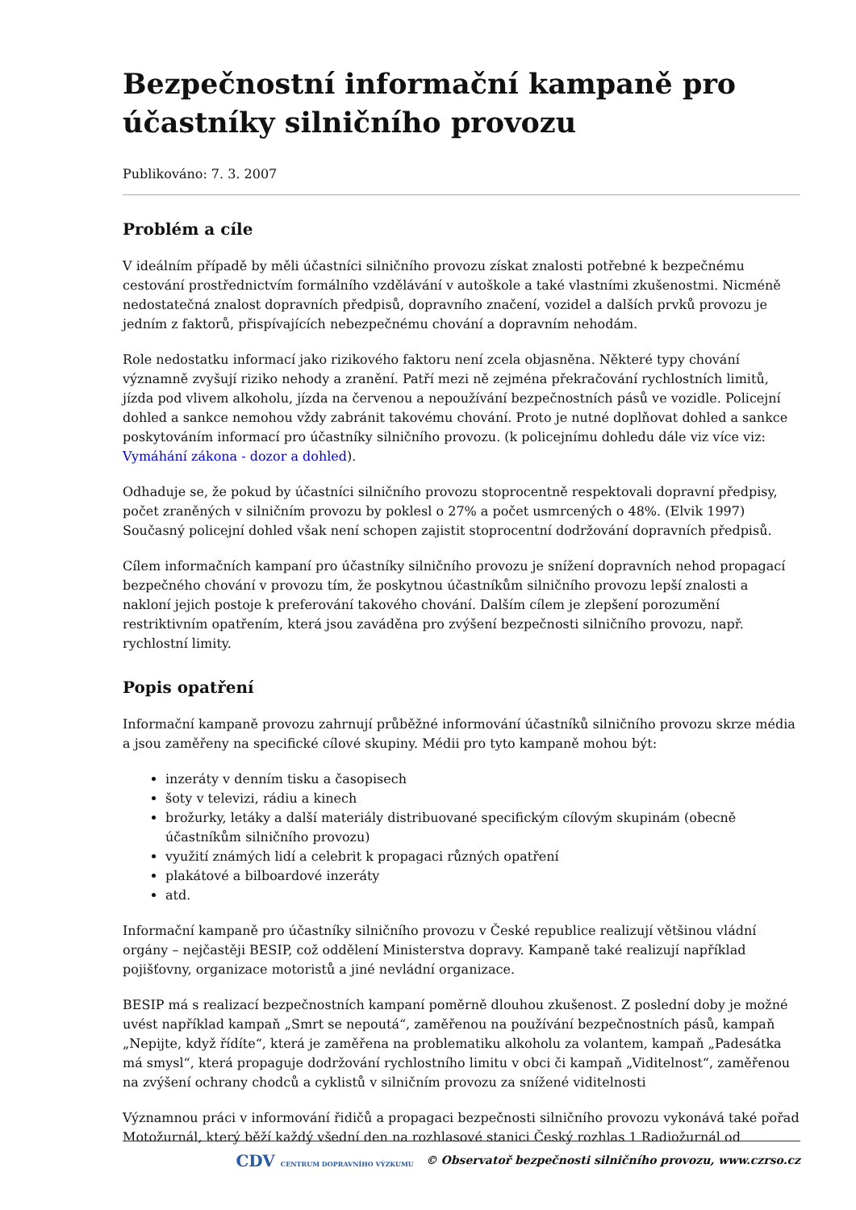Bezpečnostní informační kampaně pro účastníky silničního provozu
Publikováno: 7. 3. 2007
Problém a cíle
V ideálním případě by měli účastníci silničního provozu získat znalosti potřebné k bezpečnému cestování prostřednictvím formálního vzdělávání v autoškole a také vlastními zkušenostmi. Nicméně nedostatečná znalost dopravních předpisů, dopravního značení, vozidel a dalších prvků provozu je jedním z faktorů, přispívajících nebezpečnému chování a dopravním nehodám.
Role nedostatku informací jako rizikového faktoru není zcela objasněna. Některé typy chování významně zvyšují riziko nehody a zranění. Patří mezi ně zejména překračování rychlostních limitů, jízda pod vlivem alkoholu, jízda na červenou a nepoužívání bezpečnostních pásů ve vozidle. Policejní dohled a sankce nemohou vždy zabránit takovému chování. Proto je nutné doplňovat dohled a sankce poskytováním informací pro účastníky silničního provozu. (k policejnímu dohledu dále viz více viz: Vymáhání zákona - dozor a dohled).
Odhaduje se, že pokud by účastníci silničního provozu stoprocentně respektovali dopravní předpisy, počet zraněných v silničním provozu by poklesl o 27% a počet usmrcených o 48%. (Elvik 1997) Současný policejní dohled však není schopen zajistit stoprocentní dodržování dopravních předpisů.
Cílem informačních kampaní pro účastníky silničního provozu je snížení dopravních nehod propagací bezpečného chování v provozu tím, že poskytnou účastníkům silničního provozu lepší znalosti a nakloní jejich postoje k preferování takového chování. Dalším cílem je zlepšení porozumění restriktivním opatřením, která jsou zaváděna pro zvýšení bezpečnosti silničního provozu, např. rychlostní limity.
Popis opatření
Informační kampaně provozu zahrnují průběžné informování účastníků silničního provozu skrze média a jsou zaměřeny na specifické cílové skupiny. Médii pro tyto kampaně mohou být:
inzeráty v denním tisku a časopisech
šoty v televizi, rádiu a kinech
brožurky, letáky a další materiály distribuované specifickým cílovým skupinám (obecně účastníkům silničního provozu)
využití známých lidí a celebrit k propagaci různých opatření
plakátové a bilboardové inzeráty
atd.
Informační kampaně pro účastníky silničního provozu v České republice realizují většinou vládní orgány – nejčastěji BESIP, což oddělení Ministerstva dopravy. Kampaně také realizují například pojišťovny, organizace motoristů a jiné nevládní organizace.
BESIP má s realizací bezpečnostních kampaní poměrně dlouhou zkušenost. Z poslední doby je možné uvést například kampaň „Smrt se nepoutá“, zaměřenou na používání bezpečnostních pásů, kampaň „Nepijte, když řídíte“, která je zaměřena na problematiku alkoholu za volantem, kampaň „Padesátka má smysl“, která propaguje dodržování rychlostního limitu v obci či kampaň „Viditelnost“, zaměřenou na zvýšení ochrany chodců a cyklistů v silničním provozu za snížené viditelnosti
Významnou práci v informování řidičů a propagaci bezpečnosti silničního provozu vykonává také pořad Motožurnál, který běží každý všední den na rozhlasové stanici Český rozhlas 1 Radiožurnál od
CDV CENTRUM DOPRAVNÍHO VÝZKUMU © Observatoř bezpečnosti silničního provozu, www.czrso.cz